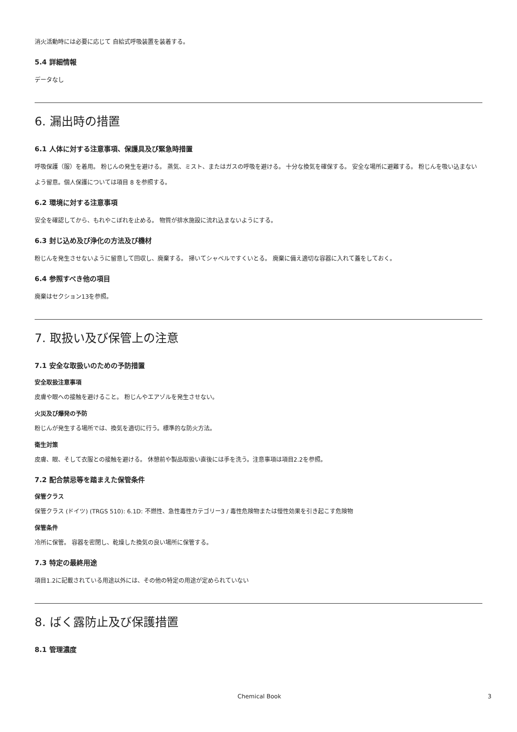消火活動時には必要に応じて 自給式呼吸装置を装着する。
5.4 詳細情報
データなし
6. 漏出時の措置
6.1 人体に対する注意事項、保護具及び緊急時措置
呼吸保護（服）を着用。 粉じんの発生を避ける。 蒸気、ミスト、またはガスの呼吸を避ける。 十分な換気を確保する。 安全な場所に避難する。 粉じんを吸い込まないよう留意。個人保護については項目 8 を参照する。
6.2 環境に対する注意事項
安全を確認してから、もれやこぼれを止める。 物質が排水施設に流れ込まないようにする。
6.3 封じ込め及び浄化の方法及び機材
粉じんを発生させないように留意して回収し、廃棄する。 掃いてシャベルですくいとる。 廃棄に備え適切な容器に入れて蓋をしておく。
6.4 参照すべき他の項目
廃棄はセクション13を参照。
7. 取扱い及び保管上の注意
7.1 安全な取扱いのための予防措置
安全取扱注意事項
皮膚や眼への接触を避けること。 粉じんやエアゾルを発生させない。
火災及び爆発の予防
粉じんが発生する場所では、換気を適切に行う。標準的な防火方法。
衛生対策
皮膚、眼、そして衣服との接触を避ける。 休憩前や製品取扱い直後には手を洗う。注意事項は項目2.2を参照。
7.2 配合禁忌等を踏まえた保管条件
保管クラス
保管クラス (ドイツ) (TRGS 510): 6.1D: 不燃性、急性毒性カテゴリー3 / 毒性危険物または慢性効果を引き起こす危険物
保管条件
冷所に保管。 容器を密閉し、乾燥した換気の良い場所に保管する。
7.3 特定の最終用途
項目1.2に記載されている用途以外には、その他の特定の用途が定められていない
8. ばく露防止及び保護措置
8.1 管理濃度
Chemical Book 3